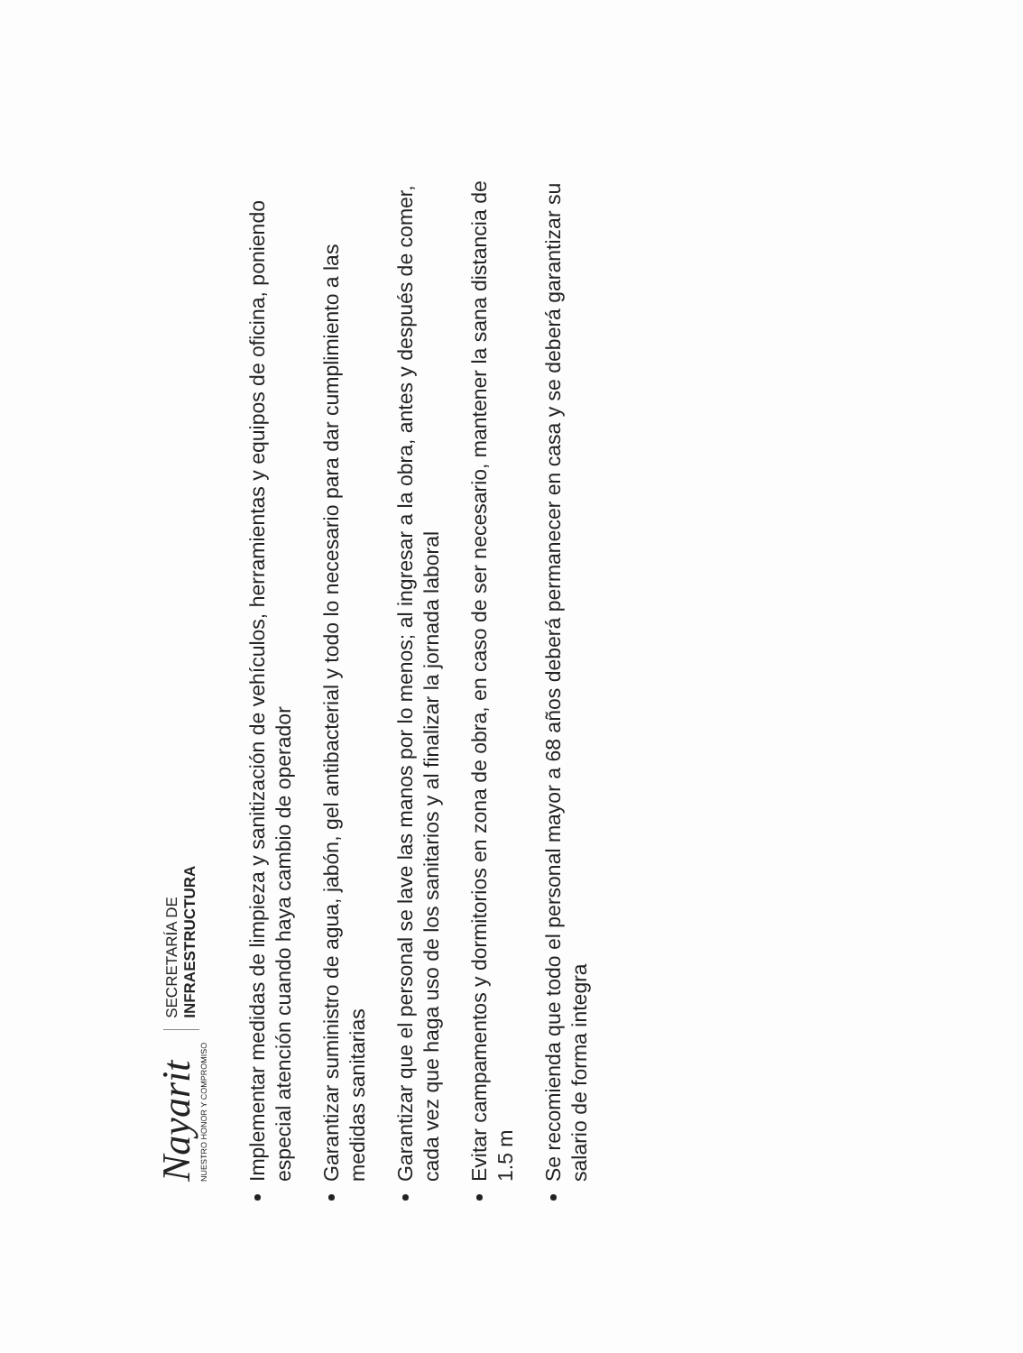Nayarit
NUESTRO HONOR Y COMPROMISO
SECRETARÍA DE
INFRAESTRUCTURA
Implementar medidas de limpieza y sanitización de vehículos, herramientas y equipos de oficina, poniendo especial atención cuando haya cambio de operador
Garantizar suministro de agua, jabón, gel antibacterial y todo lo necesario para dar cumplimiento a las medidas sanitarias
Garantizar que el personal se lave las manos por lo menos; al ingresar a la obra, antes y después de comer, cada vez que haga uso de los sanitarios y al finalizar la jornada laboral
Evitar campamentos y dormitorios en zona de obra, en caso de ser necesario, mantener la sana distancia de 1.5 m
Se recomienda que todo el personal mayor a 68 años deberá permanecer en casa y se deberá garantizar su salario de forma integra